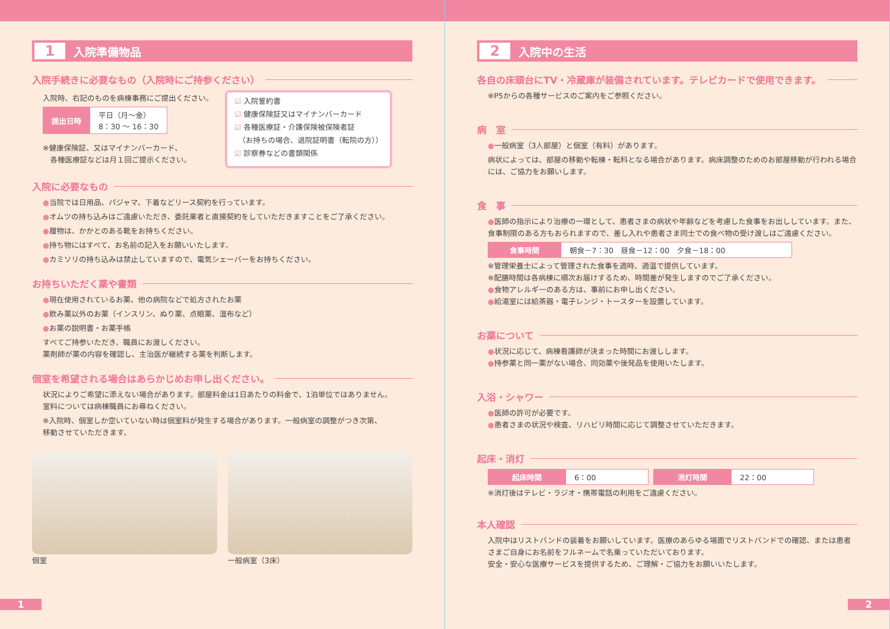1 入院準備物品
入院手続きに必要なもの（入院時にご持参ください）
入院時、右記のものを病棟事務にご提出ください。
| 提出日時 | 平日（月～金） 8：30 ～ 16：30 |
※健康保険証、又はマイナンバーカード、
　各種医療証などは月１回ご提示ください。
☑ 入院誓約書
☑ 健康保険証又はマイナンバーカード
☑ 各種医療証・介護保険被保険者証
　（お持ちの場合、退院証明書（転院の方））
☑ 診察券などの書類関係
入院に必要なもの
●当院では日用品、パジャマ、下着などリース契約を行っています。
●オムツの持ち込みはご遠慮いただき、委託業者と直接契約をしていただきますことをご了承ください。
●履物は、かかとのある靴をお持ちください。
●持ち物にはすべて、お名前の記入をお願いいたします。
●カミソリの持ち込みは禁止していますので、電気シェーバーをお持ちください。
お持ちいただく薬や書類
●現在使用されているお薬、他の病院などで処方されたお薬
●飲み薬以外のお薬（インスリン、ぬり薬、点眼薬、湿布など）
●お薬の説明書・お薬手帳
すべてご持参いただき、職員にお渡しください。
薬剤師が薬の内容を確認し、主治医が継続する薬を判断します。
個室を希望される場合はあらかじめお申し出ください。
状況によりご希望に添えない場合があります。部屋料金は1日あたりの料金で、1泊単位ではありません。
室料については病棟職員にお尋ねください。
※入院時、個室しか空いていない時は個室料が発生する場合があります。一般病室の調整がつき次第、
移動させていただきます。
個室 一般病室（3床）
1
2 入院中の生活
各自の床頭台にTV・冷蔵庫が装備されています。テレビカードで使用できます。
※P5からの各種サービスのご案内をご参照ください。
病　室
●一般病室（3人部屋）と個室（有料）があります。
病状によっては、部屋の移動や転棟・転科となる場合があります。病床調整のためのお部屋移動が行われる場合には、ご協力をお願いします。
食　事
●医師の指示により治療の一環として、患者さまの病状や年齢などを考慮した食事をお出ししています。また、食事制限のある方もおられますので、差し入れや患者さま同士での食べ物の受け渡しはご遠慮ください。
| 食事時間 | 朝食－7：30 昼食－12：00 夕食－18：00 |
※管理栄養士によって管理された食事を適時、適温で提供しています。
※配膳時間は各病棟に順次お届けするため、時間差が発生しますのでご了承ください。
●食物アレルギーのある方は、事前にお申し出ください。
●給湯室には給茶器・電子レンジ・トースターを設置しています。
お薬について
●状況に応じて、病棟看護師が決まった時間にお渡しします。
●持参薬と同一薬がない場合、同効薬や後発品を使用いたします。
入浴・シャワー
●医師の許可が必要です。
●患者さまの状況や検査、リハビリ時間に応じて調整させていただきます。
起床・消灯
| 起床時間 | 6：00 |
| 消灯時間 | 22：00 |
※消灯後はテレビ・ラジオ・携帯電話の利用をご遠慮ください。
本人確認
入院中はリストバンドの装着をお願いしています。医療のあらゆる場面でリストバンドでの確認、または患者さまご自身にお名前をフルネームで名乗っていただいております。
安全・安心な医療サービスを提供するため、ご理解・ご協力をお願いいたします。
2